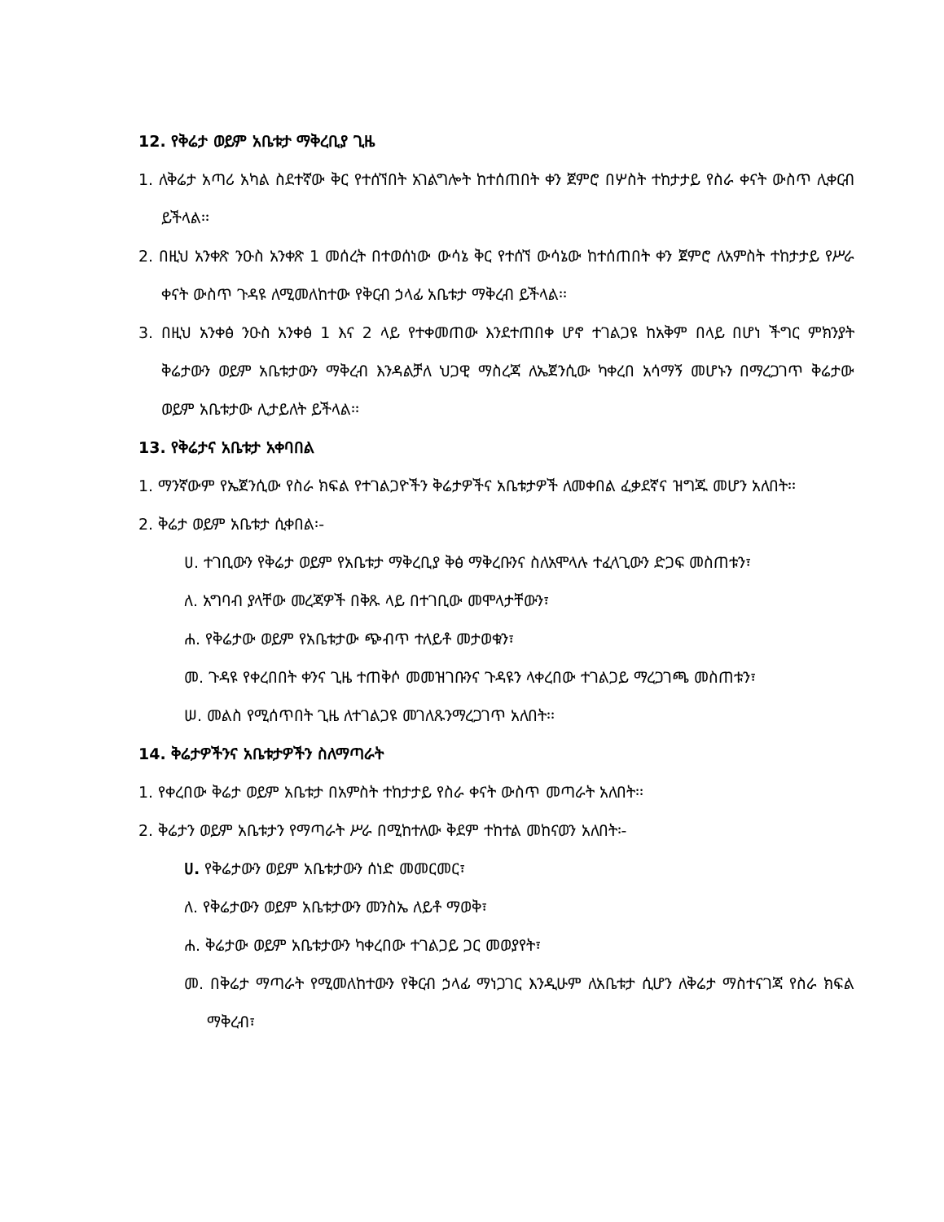12. የቅሬታ ወይም አቤቱታ ማቅረቢያ ጊዜ
1. ለቅሬታ አጣሪ አካል ስደተኛው ቅር የተሰኘበት አገልግሎት ከተሰጠበት ቀን ጀምሮ በሦስት ተከታታይ የስራ ቀናት ውስጥ ሊቀርብ ይችላል፡፡
2. በዚህ አንቀጽ ንዑስ አንቀጽ 1 መሰረት በተወሰነው ውሳኔ ቅር የተሰኘ ውሳኔው ከተሰጠበት ቀን ጀምሮ ለአምስት ተከታታይ የሥራ ቀናት ውስጥ ጉዳዩ ለሚመለከተው የቅርብ ኃላፊ አቤቱታ ማቅረብ ይችላል፡፡
3. በዚህ አንቀፅ ንዑስ አንቀፅ 1 እና 2 ላይ የተቀመጠው እንደተጠበቀ ሆኖ ተገልጋዩ ከአቅም በላይ በሆነ ችግር ምክንያት ቅሬታውን ወይም አቤቱታውን ማቅረብ እንዳልቻለ ህጋዊ ማስረጃ ለኤጀንሲው ካቀረበ አሳማኝ መሆኑን በማረጋገጥ ቅሬታው ወይም አቤቱታው ሊታይለት ይችላል፡፡
13. የቅሬታና አቤቱታ አቀባበል
1. ማንኛውም የኤጀንሲው የስራ ክፍል የተገልጋዮችን ቅሬታዎችና አቤቱታዎች ለመቀበል ፈቃደኛና ዝግጁ መሆን አለበት፡፡
2. ቅሬታ ወይም አቤቱታ ሲቀበል፡-
ሀ. ተገቢውን የቅሬታ ወይም የአቤቱታ ማቅረቢያ ቅፅ ማቅረቡንና ስለአሞላሉ ተፈላጊውን ድጋፍ መስጠቱን፣
ለ. አግባብ ያላቸው መረጃዎች በቅጹ ላይ በተገቢው መሞላታቸውን፣
ሐ. የቅሬታው ወይም የአቤቱታው ጭብጥ ተለይቶ መታወቁን፣
መ. ጉዳዩ የቀረበበት ቀንና ጊዜ ተጠቅሶ መመዝገቡንና ጉዳዩን ላቀረበው ተገልጋይ ማረጋገጫ መስጠቱን፣
ሠ. መልስ የሚሰጥበት ጊዜ ለተገልጋዩ መገለጹንማረጋገጥ አለበት፡፡
14. ቅሬታዎችንና አቤቱታዎችን ስለማጣራት
1. የቀረበው ቅሬታ ወይም አቤቱታ በአምስት ተከታታይ የስራ ቀናት ውስጥ መጣራት አለበት፡፡
2. ቅሬታን ወይም አቤቱታን የማጣራት ሥራ በሚከተለው ቅደም ተከተል መከናወን አለበት፡-
ሀ. የቅሬታውን ወይም አቤቱታውን ሰነድ መመርመር፣
ለ. የቅሬታውን ወይም አቤቱታውን መንስኤ ለይቶ ማወቅ፣
ሐ. ቅሬታው ወይም አቤቱታውን ካቀረበው ተገልጋይ ጋር መወያየት፣
መ. በቅሬታ ማጣራት የሚመለከተውን የቅርብ ኃላፊ ማነጋገር እንዲሁም ለአቤቱታ ሲሆን ለቅሬታ ማስተናገጃ የስራ ክፍል ማቅረብ፣